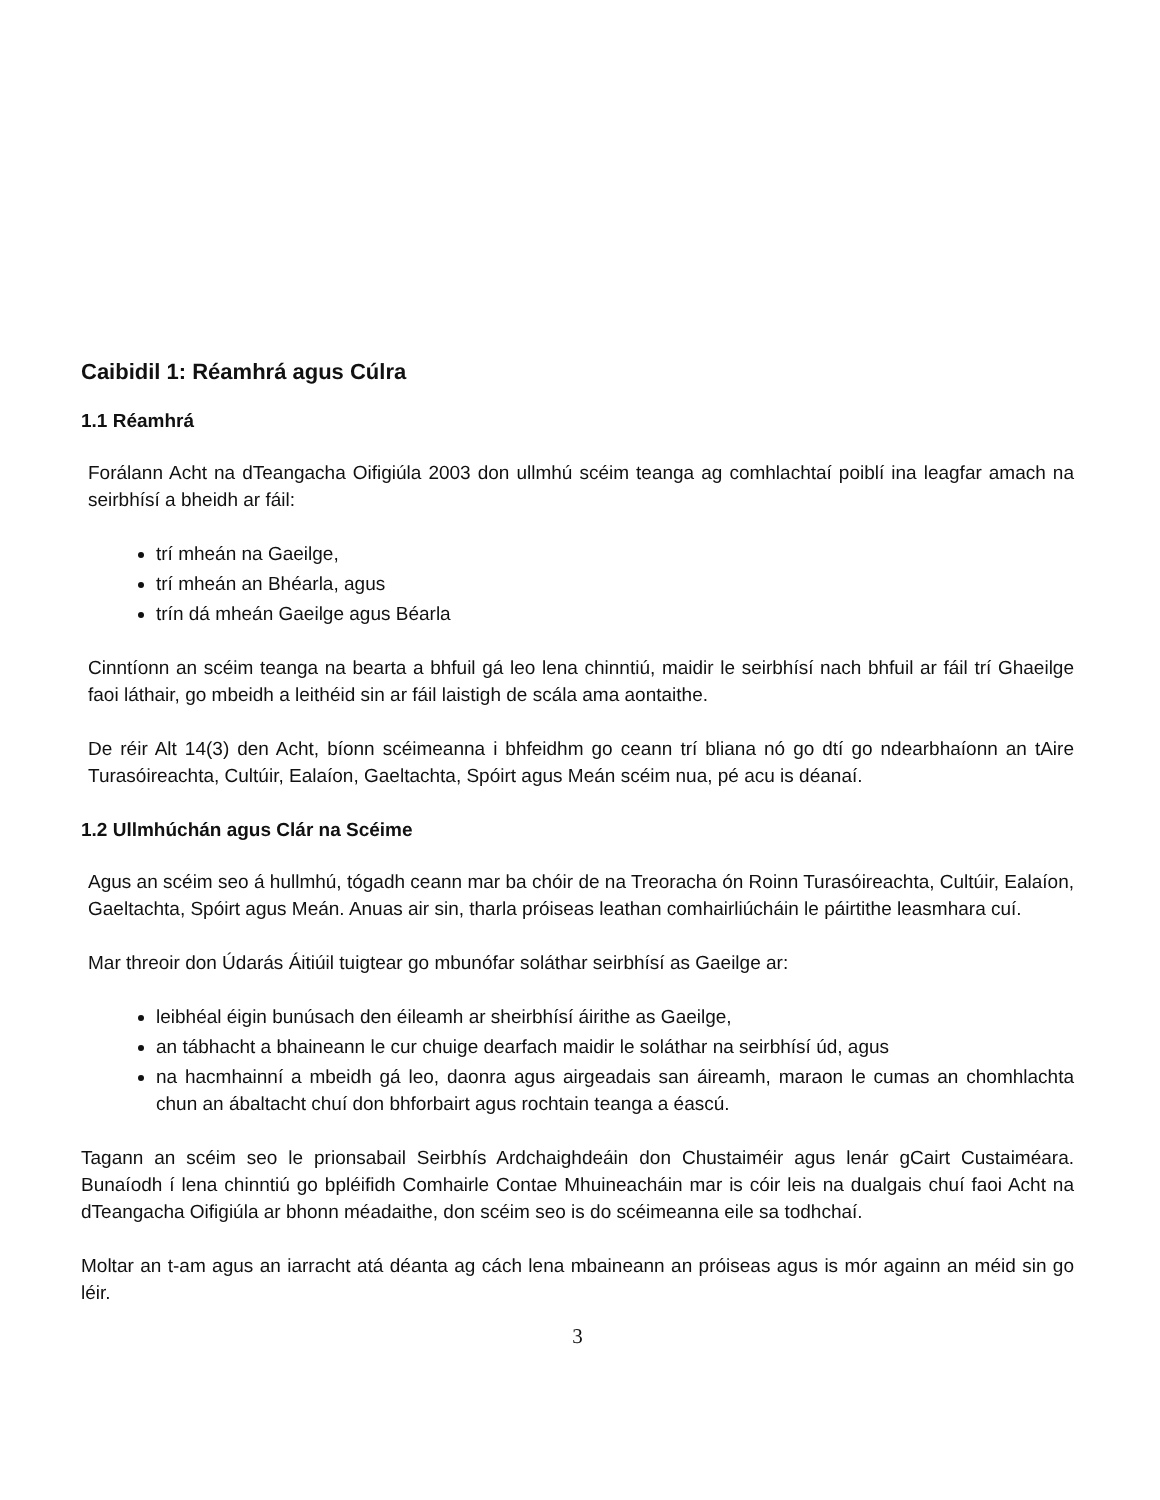Caibidil 1: Réamhrá agus Cúlra
1.1 Réamhrá
Forálann Acht na dTeangacha Oifigiúla 2003 don ullmhú scéim teanga ag comhlachtaí poiblí ina leagfar amach na seirbhísí a bheidh ar fáil:
trí mheán na Gaeilge,
trí mheán an Bhéarla, agus
trín dá mheán Gaeilge agus Béarla
Cinntíonn an scéim teanga na bearta a bhfuil gá leo lena chinntiú, maidir le seirbhísí nach bhfuil ar fáil trí Ghaeilge faoi láthair, go mbeidh a leithéid sin ar fáil laistigh de scála ama aontaithe.
De réir Alt 14(3) den Acht, bíonn scéimeanna i bhfeidhm go ceann trí bliana nó go dtí go ndearbhaíonn an tAire Turasóireachta, Cultúir, Ealaíon, Gaeltachta, Spóirt agus Meán scéim nua, pé acu is déanaí.
1.2 Ullmhúchán agus Clár na Scéime
Agus an scéim seo á hullmhú, tógadh ceann mar ba chóir de na Treoracha ón Roinn Turasóireachta, Cultúir, Ealaíon, Gaeltachta, Spóirt agus Meán. Anuas air sin, tharla próiseas leathan comhairliúcháin le páirtithe leasmhara cuí.
Mar threoir don Údarás Áitiúil tuigtear go mbunófar soláthar seirbhísí as Gaeilge ar:
leibhéal éigin bunúsach den éileamh ar sheirbhísí áirithe as Gaeilge,
an tábhacht a bhaineann le cur chuige dearfach maidir le soláthar na seirbhísí úd, agus
na hacmhainní a mbeidh gá leo, daonra agus airgeadais san áireamh, maraon le cumas an chomhlachta chun an ábaltacht chuí don bhforbairt agus rochtain teanga a éascú.
Tagann an scéim seo le prionsabail Seirbhís Ardchaighdeáin don Chustaiméir agus lenár gCairt Custaiméara. Bunaíodh í lena chinntiú go bpléifidh Comhairle Contae Mhuineacháin mar is cóir leis na dualgais chuí faoi Acht na dTeangacha Oifigiúla ar bhonn méadaithe, don scéim seo is do scéimeanna eile sa todhchaí.
Moltar an t-am agus an iarracht atá déanta ag cách lena mbaineann an próiseas agus is mór againn an méid sin go léir.
3